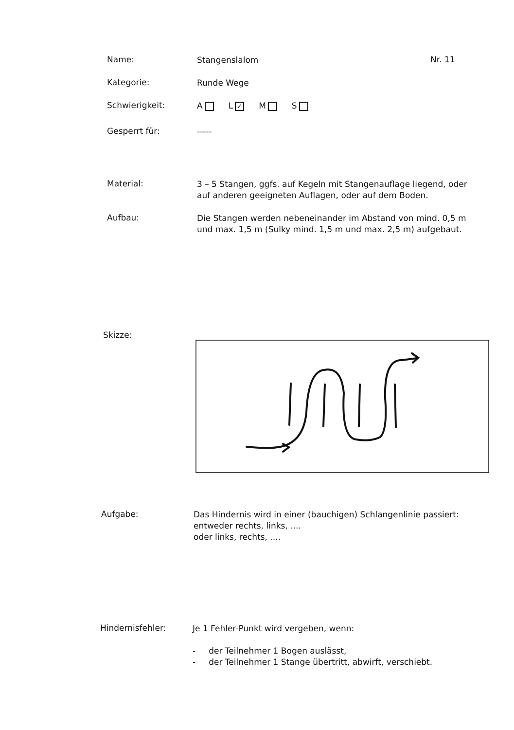Name:
Stangenslalom
Nr. 11
Kategorie:
Runde Wege
Schwierigkeit:
A L ✓ M S
Gesperrt für:
-----
Material:
3 – 5 Stangen, ggfs. auf Kegeln mit Stangenauflage liegend, oder auf anderen geeigneten Auflagen, oder auf dem Boden.
Aufbau:
Die Stangen werden nebeneinander im Abstand von mind. 0,5 m und max. 1,5 m (Sulky mind. 1,5 m und max. 2,5 m) aufgebaut.
Skizze:
Aufgabe:
Das Hindernis wird in einer (bauchigen) Schlangenlinie passiert:
entweder rechts, links, ....
oder links, rechts, ....
Hindernisfehler:
Je 1 Fehler-Punkt wird vergeben, wenn:
- der Teilnehmer 1 Bogen auslässt,
- der Teilnehmer 1 Stange übertritt, abwirft, verschiebt.